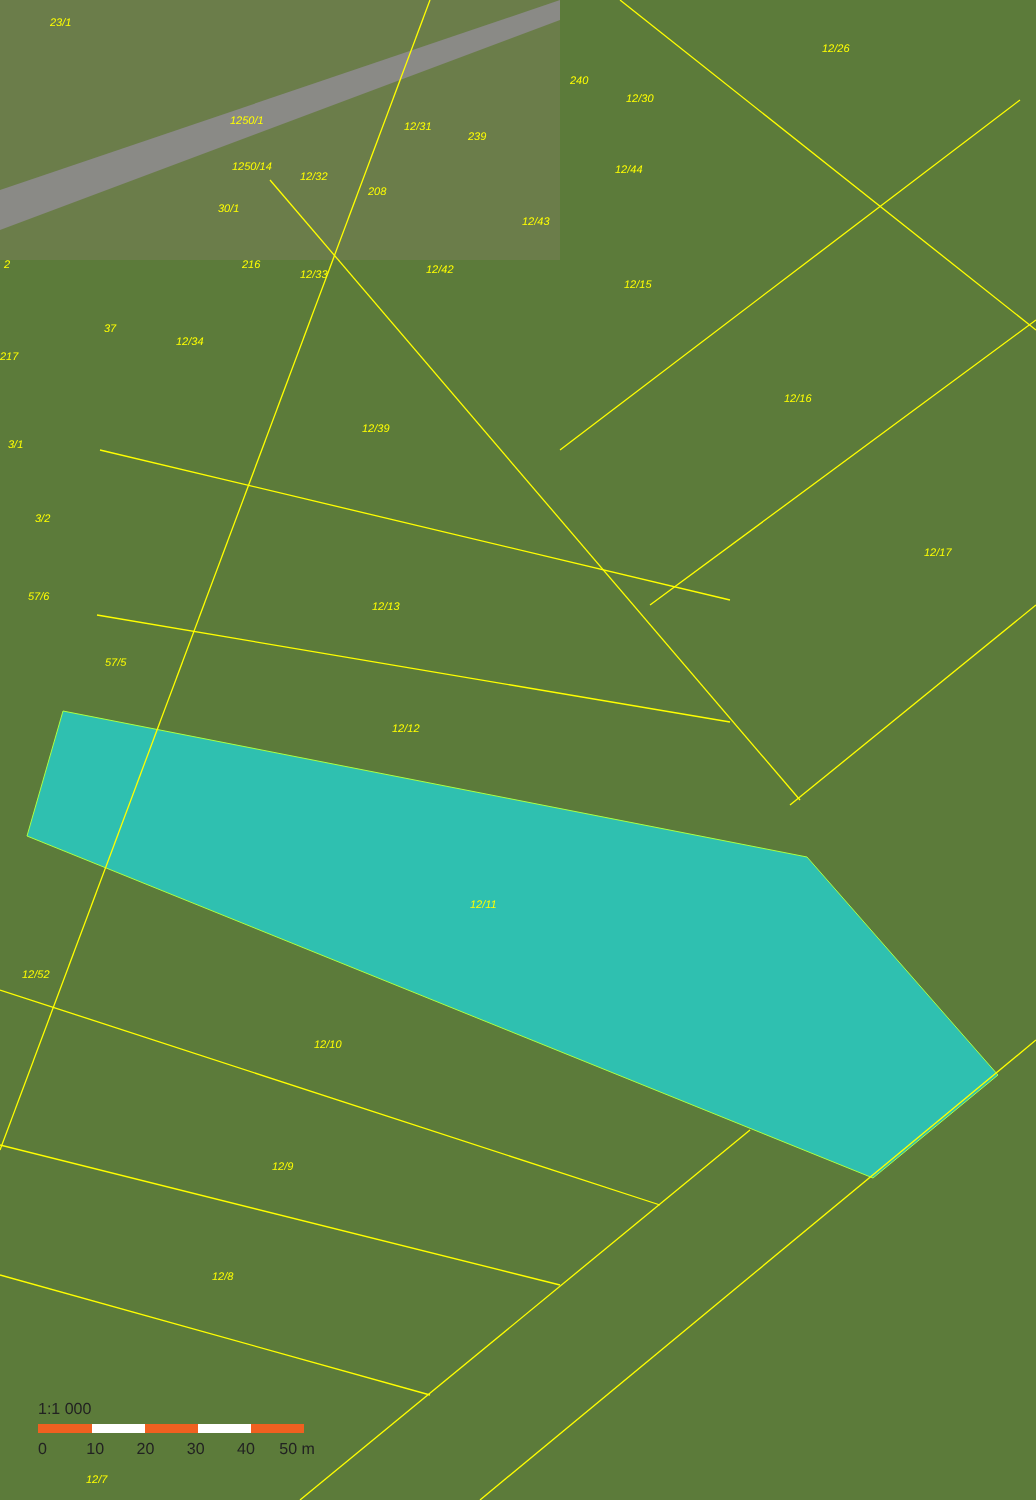23/1
1250/1
1250/14
12/31
239
240
12/30
12/26
12/32
208
12/44
30/1
12/43
2 216
12/33 12/42
12/15
37
12/34
217
12/16
12/39
3/1
3/2
12/17
57/6
12/13
57/5
12/12
12/11
12/52
12/10
12/9
12/8
12/7
1:1 000 0 10 20 30 40 50 m